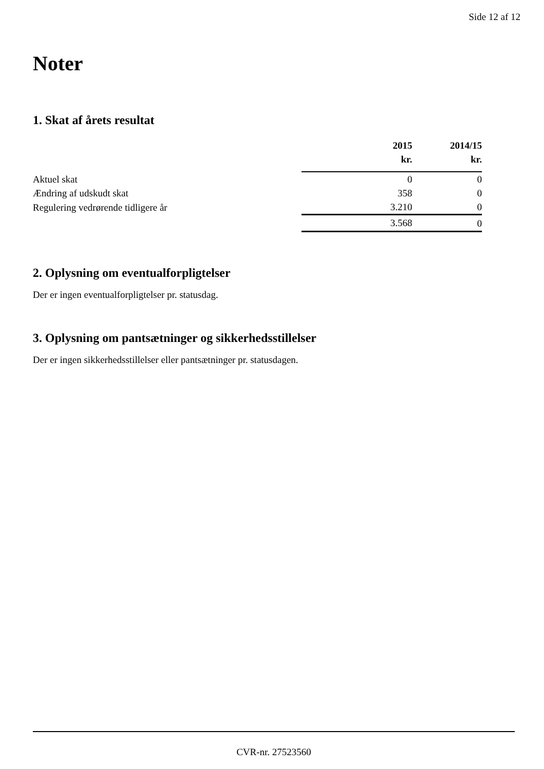Side 12 af 12
Noter
1. Skat af årets resultat
| | 2015 | 2014/15 |
| | kr. | kr. |
| Aktuel skat | 0 | 0 |
| Ændring af udskudt skat | 358 | 0 |
| Regulering vedrørende tidligere år | 3.210 | 0 |
| | 3.568 | 0 |
2. Oplysning om eventualforpligtelser
Der er ingen eventualforpligtelser pr. statusdag.
3. Oplysning om pantsætninger og sikkerhedsstillelser
Der er ingen sikkerhedsstillelser eller pantsætninger pr. statusdagen.
CVR-nr. 27523560